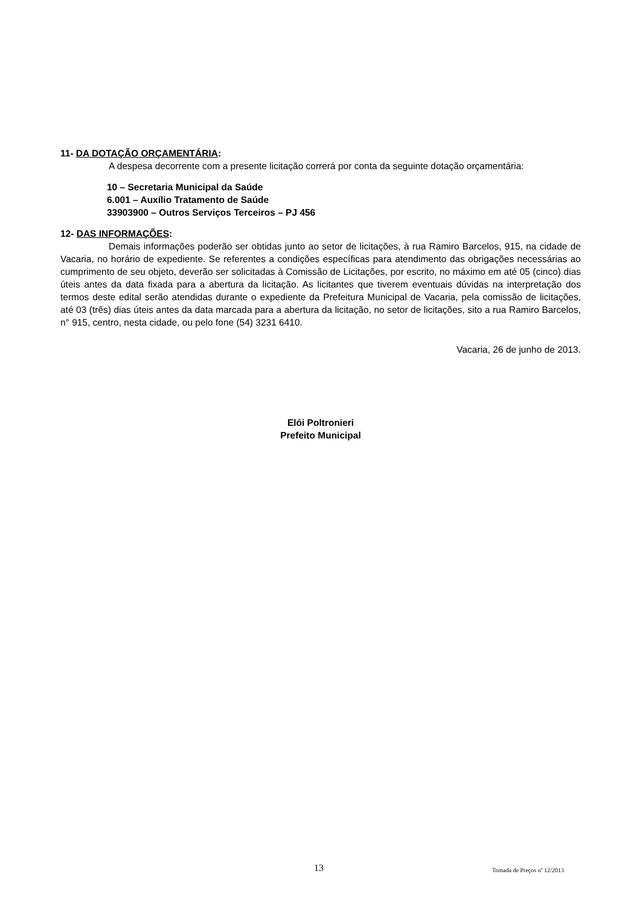11- DA DOTAÇÃO ORÇAMENTÁRIA:
A despesa decorrente com a presente licitação correrá por conta da seguinte dotação orçamentária:
10 – Secretaria Municipal da Saúde
6.001 – Auxílio Tratamento de Saúde
33903900 – Outros Serviços Terceiros – PJ 456
12- DAS INFORMAÇÕES:
Demais informações poderão ser obtidas junto ao setor de licitações, à rua Ramiro Barcelos, 915, na cidade de Vacaria, no horário de expediente. Se referentes a condições específicas para atendimento das obrigações necessárias ao cumprimento de seu objeto, deverão ser solicitadas à Comissão de Licitações, por escrito, no máximo em até 05 (cinco) dias úteis antes da data fixada para a abertura da licitação. As licitantes que tiverem eventuais dúvidas na interpretação dos termos deste edital serão atendidas durante o expediente da Prefeitura Municipal de Vacaria, pela comissão de licitações, até 03 (três) dias úteis antes da data marcada para a abertura da licitação, no setor de licitações, sito a rua Ramiro Barcelos, n° 915, centro, nesta cidade, ou pelo fone (54) 3231 6410.
Vacaria, 26 de junho de 2013.
Elói Poltronieri
Prefeito Municipal
13 Tomada de Preços nº 12/2013